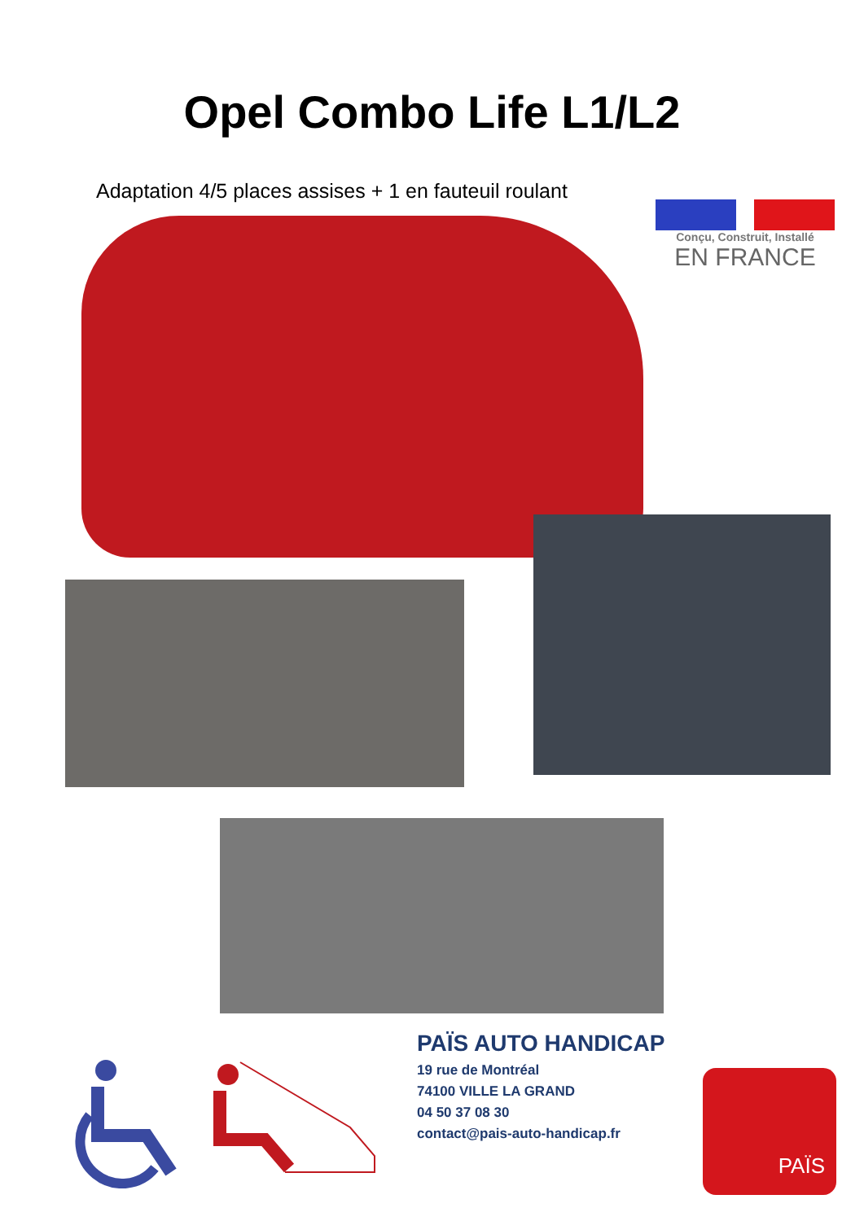Opel Combo Life L1/L2
Adaptation 4/5 places assises + 1 en fauteuil roulant
Conçu, Construit, Installé
EN FRANCE
PAÏS AUTO HANDICAP
19 rue de Montréal
74100 VILLE LA GRAND
04 50 37 08 30
contact@pais-auto-handicap.fr
PAÏS